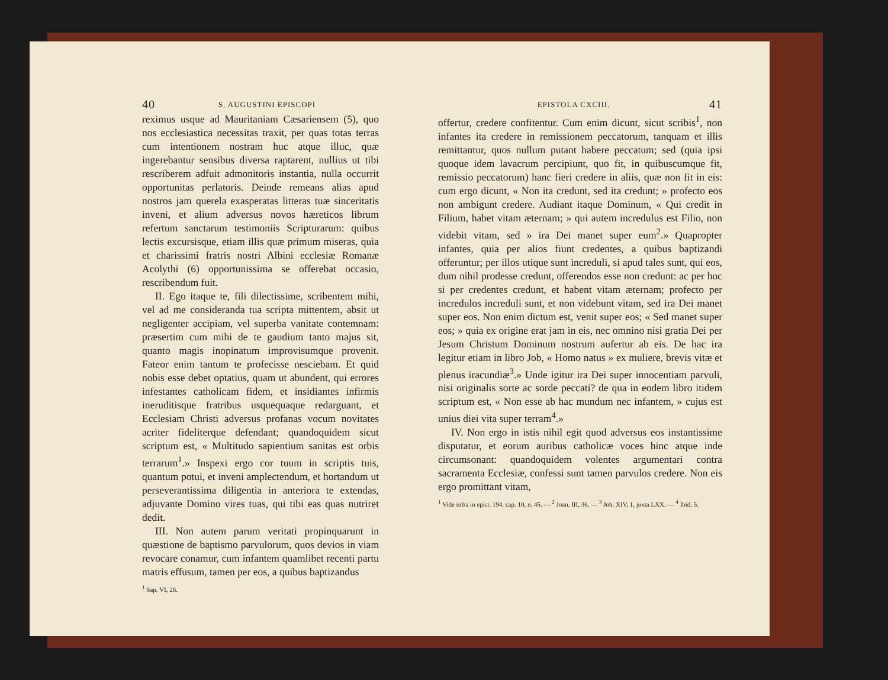40 S. AUGUSTINI EPISCOPI
reximus usque ad Mauritaniam Cæsariensem (5), quo nos ecclesiastica necessitas traxit, per quas totas terras cum intentionem nostram huc atque illuc, quæ ingerebantur sensibus diversa raptarent, nullius ut tibi rescriberem adfuit admonitoris instantia, nulla occurrit opportunitas perlatoris. Deinde remeans alias apud nostros jam querela exasperatas litteras tuæ sinceritatis inveni, et alium adversus novos hæreticos librum refertum sanctarum testimoniis Scripturarum: quibus lectis excursisque, etiam illis quæ primum miseras, quia et charissimi fratris nostri Albini ecclesiæ Romanæ Acolythi (6) opportunissima se offerebat occasio, rescribendum fuit.
II. Ego itaque te, fili dilectissime, scribentem mihi, vel ad me consideranda tua scripta mittentem, absit ut negligenter accipiam, vel superba vanitate contemnam: præsertim cum mihi de te gaudium tanto majus sit, quanto magis inopinatum improvisumque provenit. Fateor enim tantum te profecisse nesciebam. Et quid nobis esse debet optatius, quam ut abundent, qui errores infestantes catholicam fidem, et insidiantes infirmis ineruditisque fratribus usquequaque redarguant, et Ecclesiam Christi adversus profanas vocum novitates acriter fideliterque defendant; quandoquidem sicut scriptum est, « Multitudo sapientium sanitas est orbis terrarum<sup>1</sup>.» Inspexi ergo cor tuum in scriptis tuis, quantum potui, et inveni amplectendum, et hortandum ut perseverantissima diligentia in anteriora te extendas, adjuvante Domino vires tuas, qui tibi eas quas nutriret dedit.
III. Non autem parum veritati propinquarunt in quæstione de baptismo parvulorum, quos devios in viam revocare conamur, cum infantem quamlibet recenti partu matris effusum, tamen per eos, a quibus baptizandus
<sup>1</sup> Sap. VI, 26.
EPISTOLA CXCIII. 41
offertur, credere confitentur. Cum enim dicunt, sicut scribis<sup>1</sup>, non infantes ita credere in remissionem peccatorum, tanquam et illis remittantur, quos nullum putant habere peccatum; sed (quia ipsi quoque idem lavacrum percipiunt, quo fit, in quibuscumque fit, remissio peccatorum) hanc fieri credere in aliis, quæ non fit in eis: cum ergo dicunt, « Non ita credunt, sed ita credunt; » profecto eos non ambigunt credere. Audiant itaque Dominum, « Qui credit in Filium, habet vitam æternam; » qui autem incredulus est Filio, non videbit vitam, sed » ira Dei manet super eum<sup>2</sup>.» Quapropter infantes, quia per alios fiunt credentes, a quibus baptizandi offeruntur; per illos utique sunt increduli, si apud tales sunt, qui eos, dum nihil prodesse credunt, offerendos esse non credunt: ac per hoc si per credentes credunt, et habent vitam æternam; profecto per incredulos increduli sunt, et non videbunt vitam, sed ira Dei manet super eos. Non enim dictum est, venit super eos; « Sed manet super eos; » quia ex origine erat jam in eis, nec omnino nisi gratia Dei per Jesum Christum Dominum nostrum aufertur ab eis. De hac ira legitur etiam in libro Job, « Homo natus » ex muliere, brevis vitæ et plenus iracundiæ<sup>3</sup>.» Unde igitur ira Dei super innocentiam parvuli, nisi originalis sorte ac sorde peccati? de qua in eodem libro itidem scriptum est, « Non esse ab hac mundum nec infantem, » cujus est unius diei vita super terram<sup>4</sup>.»
IV. Non ergo in istis nihil egit quod adversus eos instantissime disputatur, et eorum auribus catholicæ voces hinc atque inde circumsonant: quandoquidem volentes argumentari contra sacramenta Ecclesiæ, confessi sunt tamen parvulos credere. Non eis ergo promittant vitam,
<sup>1</sup> Vide infra in epist. 194. cap. 10, n. 45. — <sup>2</sup> Joan. III, 36. — <sup>3</sup> Job. XIV, 1, juxta LXX. — <sup>4</sup> Ibid. 5.